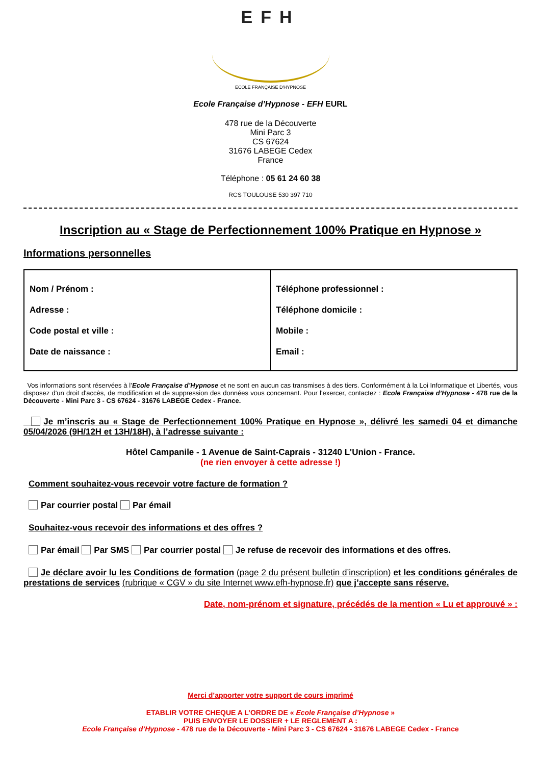EFH
ECOLE FRANÇAISE D'HYPNOSE
Ecole Française d’Hypnose - EFH EURL
478 rue de la Découverte
Mini Parc 3
CS 67624
31676 LABEGE Cedex
France
Téléphone : 05 61 24 60 38
RCS TOULOUSE 530 397 710
Inscription au « Stage de Perfectionnement 100% Pratique en Hypnose »
Informations personnelles
| Nom / Prénom : Adresse : Code postal et ville : Date de naissance : | Téléphone professionnel : Téléphone domicile : Mobile : Email : |
Vos informations sont réservées à l’Ecole Française d’Hypnose et ne sont en aucun cas transmises à des tiers. Conformément à la Loi Informatique et Libertés, vous disposez d'un droit d'accès, de modification et de suppression des données vous concernant. Pour l'exercer, contactez : Ecole Française d’Hypnose - 478 rue de la Découverte - Mini Parc 3 - CS 67624 - 31676 LABEGE Cedex - France.
Je m’inscris au « Stage de Perfectionnement 100% Pratique en Hypnose », délivré les samedi 04 et dimanche 05/04/2026 (9H/12H et 13H/18H), à l’adresse suivante :
Hôtel Campanile - 1 Avenue de Saint-Caprais - 31240 L'Union - France.
(ne rien envoyer à cette adresse !)
Comment souhaitez-vous recevoir votre facture de formation ?
Par courrier postal Par émail
Souhaitez-vous recevoir des informations et des offres ?
Par émail Par SMS Par courrier postal Je refuse de recevoir des informations et des offres.
Je déclare avoir lu les Conditions de formation (page 2 du présent bulletin d’inscription) et les conditions générales de prestations de services (rubrique « CGV » du site Internet www.efh-hypnose.fr) que j’accepte sans réserve.
Date, nom-prénom et signature, précédés de la mention « Lu et approuvé » :
Merci d’apporter votre support de cours imprimé
ETABLIR VOTRE CHEQUE A L’ORDRE DE « Ecole Française d’Hypnose »
PUIS ENVOYER LE DOSSIER + LE REGLEMENT A :
Ecole Française d’Hypnose - 478 rue de la Découverte - Mini Parc 3 - CS 67624 - 31676 LABEGE Cedex - France